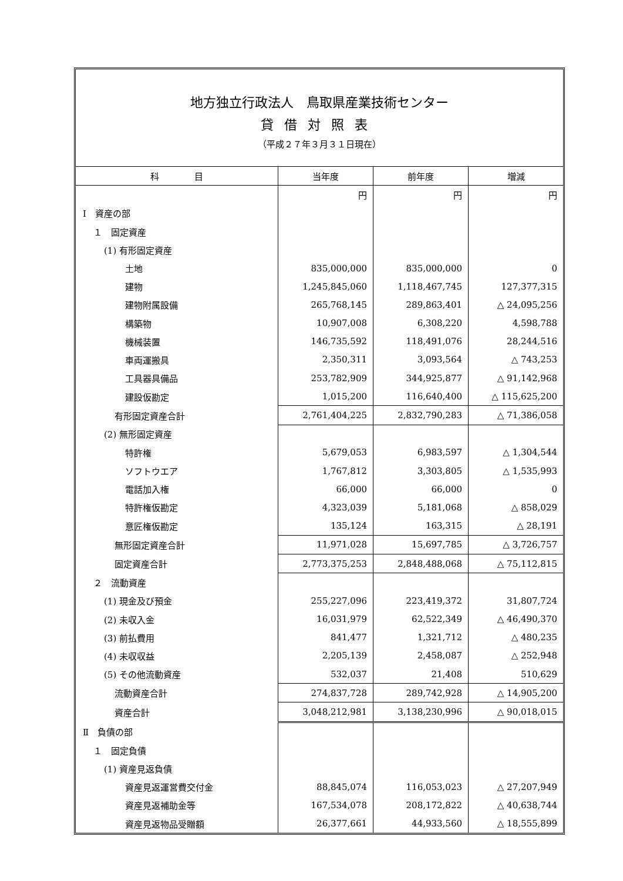地方独立行政法人　鳥取県産業技術センター
貸借対照表
（平成２７年３月３１日現在）
| 科 目 | 当年度 | 前年度 | 増減 |
| --- | --- | --- | --- |
| | 円 | 円 | 円 |
| Ⅰ 資産の部 | | | |
| １ 固定資産 | | | |
| (1) 有形固定資産 | | | |
| 土地 | 835,000,000 | 835,000,000 | 0 |
| 建物 | 1,245,845,060 | 1,118,467,745 | 127,377,315 |
| 建物附属設備 | 265,768,145 | 289,863,401 | △ 24,095,256 |
| 構築物 | 10,907,008 | 6,308,220 | 4,598,788 |
| 機械装置 | 146,735,592 | 118,491,076 | 28,244,516 |
| 車両運搬具 | 2,350,311 | 3,093,564 | △ 743,253 |
| 工具器具備品 | 253,782,909 | 344,925,877 | △ 91,142,968 |
| 建設仮勘定 | 1,015,200 | 116,640,400 | △ 115,625,200 |
| 有形固定資産合計 | 2,761,404,225 | 2,832,790,283 | △ 71,386,058 |
| (2) 無形固定資産 | | | |
| 特許権 | 5,679,053 | 6,983,597 | △ 1,304,544 |
| ソフトウエア | 1,767,812 | 3,303,805 | △ 1,535,993 |
| 電話加入権 | 66,000 | 66,000 | 0 |
| 特許権仮勘定 | 4,323,039 | 5,181,068 | △ 858,029 |
| 意匠権仮勘定 | 135,124 | 163,315 | △ 28,191 |
| 無形固定資産合計 | 11,971,028 | 15,697,785 | △ 3,726,757 |
| 固定資産合計 | 2,773,375,253 | 2,848,488,068 | △ 75,112,815 |
| ２ 流動資産 | | | |
| (1) 現金及び預金 | 255,227,096 | 223,419,372 | 31,807,724 |
| (2) 未収入金 | 16,031,979 | 62,522,349 | △ 46,490,370 |
| (3) 前払費用 | 841,477 | 1,321,712 | △ 480,235 |
| (4) 未収収益 | 2,205,139 | 2,458,087 | △ 252,948 |
| (5) その他流動資産 | 532,037 | 21,408 | 510,629 |
| 流動資産合計 | 274,837,728 | 289,742,928 | △ 14,905,200 |
| 資産合計 | 3,048,212,981 | 3,138,230,996 | △ 90,018,015 |
| Ⅱ 負債の部 | | | |
| １ 固定負債 | | | |
| (1) 資産見返負債 | | | |
| 資産見返運営費交付金 | 88,845,074 | 116,053,023 | △ 27,207,949 |
| 資産見返補助金等 | 167,534,078 | 208,172,822 | △ 40,638,744 |
| 資産見返物品受贈額 | 26,377,661 | 44,933,560 | △ 18,555,899 |